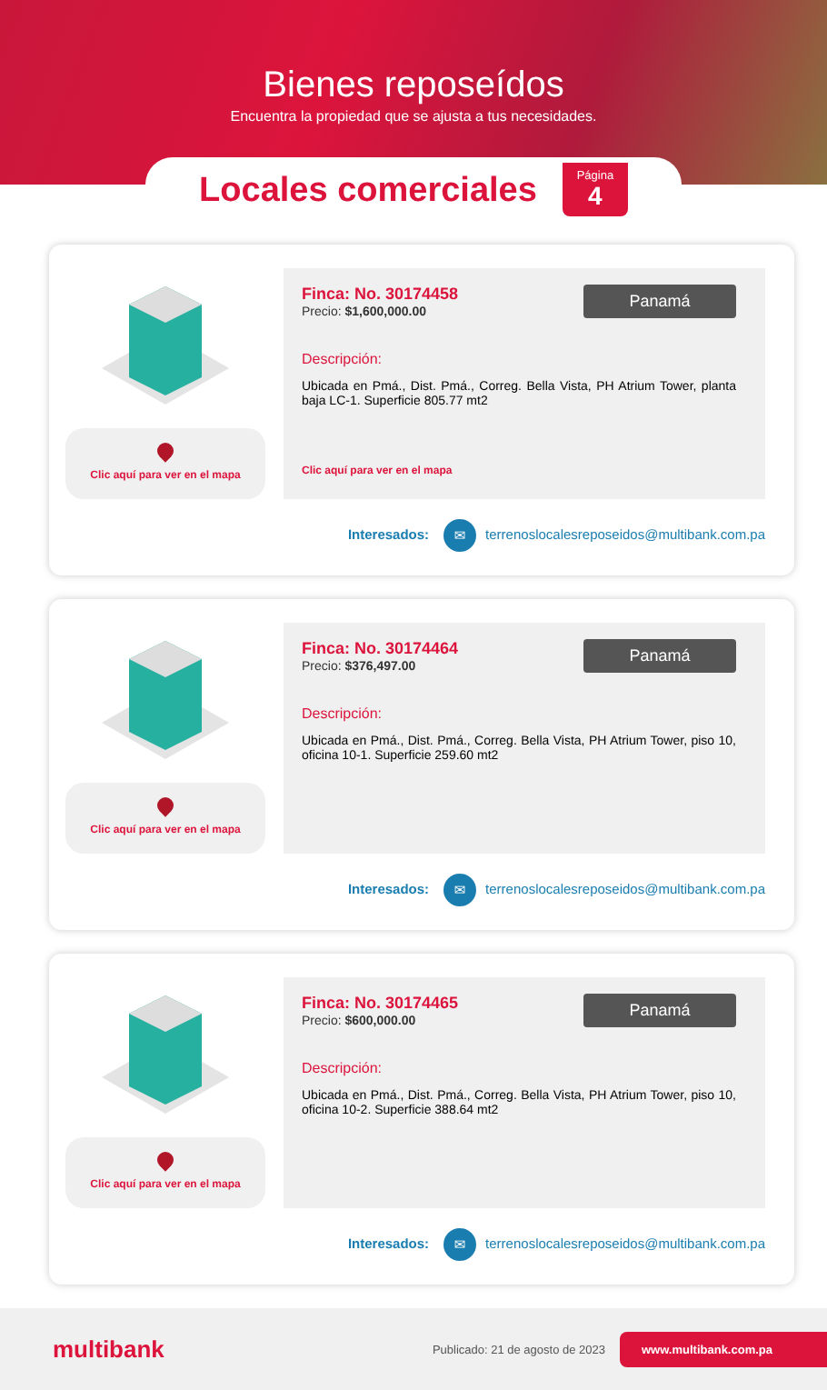Bienes reposeídos
Encuentra la propiedad que se ajusta a tus necesidades.
Locales comerciales
Página
4
Clic aquí para ver en el mapa
Finca: No. 30174458
Precio: $1,600,000.00
Panamá
Descripción:
Ubicada en Pmá., Dist. Pmá., Correg. Bella Vista, PH Atrium Tower, planta baja LC-1. Superficie 805.77 mt2
Clic aquí para ver en el mapa
Interesados: ✉ terrenoslocalesreposeidos@multibank.com.pa
Clic aquí para ver en el mapa
Finca: No. 30174464
Precio: $376,497.00
Panamá
Descripción:
Ubicada en Pmá., Dist. Pmá., Correg. Bella Vista, PH Atrium Tower, piso 10, oficina 10-1. Superficie 259.60 mt2
Interesados: ✉ terrenoslocalesreposeidos@multibank.com.pa
Clic aquí para ver en el mapa
Finca: No. 30174465
Precio: $600,000.00
Panamá
Descripción:
Ubicada en Pmá., Dist. Pmá., Correg. Bella Vista, PH Atrium Tower, piso 10, oficina 10-2. Superficie 388.64 mt2
Interesados: ✉ terrenoslocalesreposeidos@multibank.com.pa
multibank
Publicado: 21 de agosto de 2023
www.multibank.com.pa